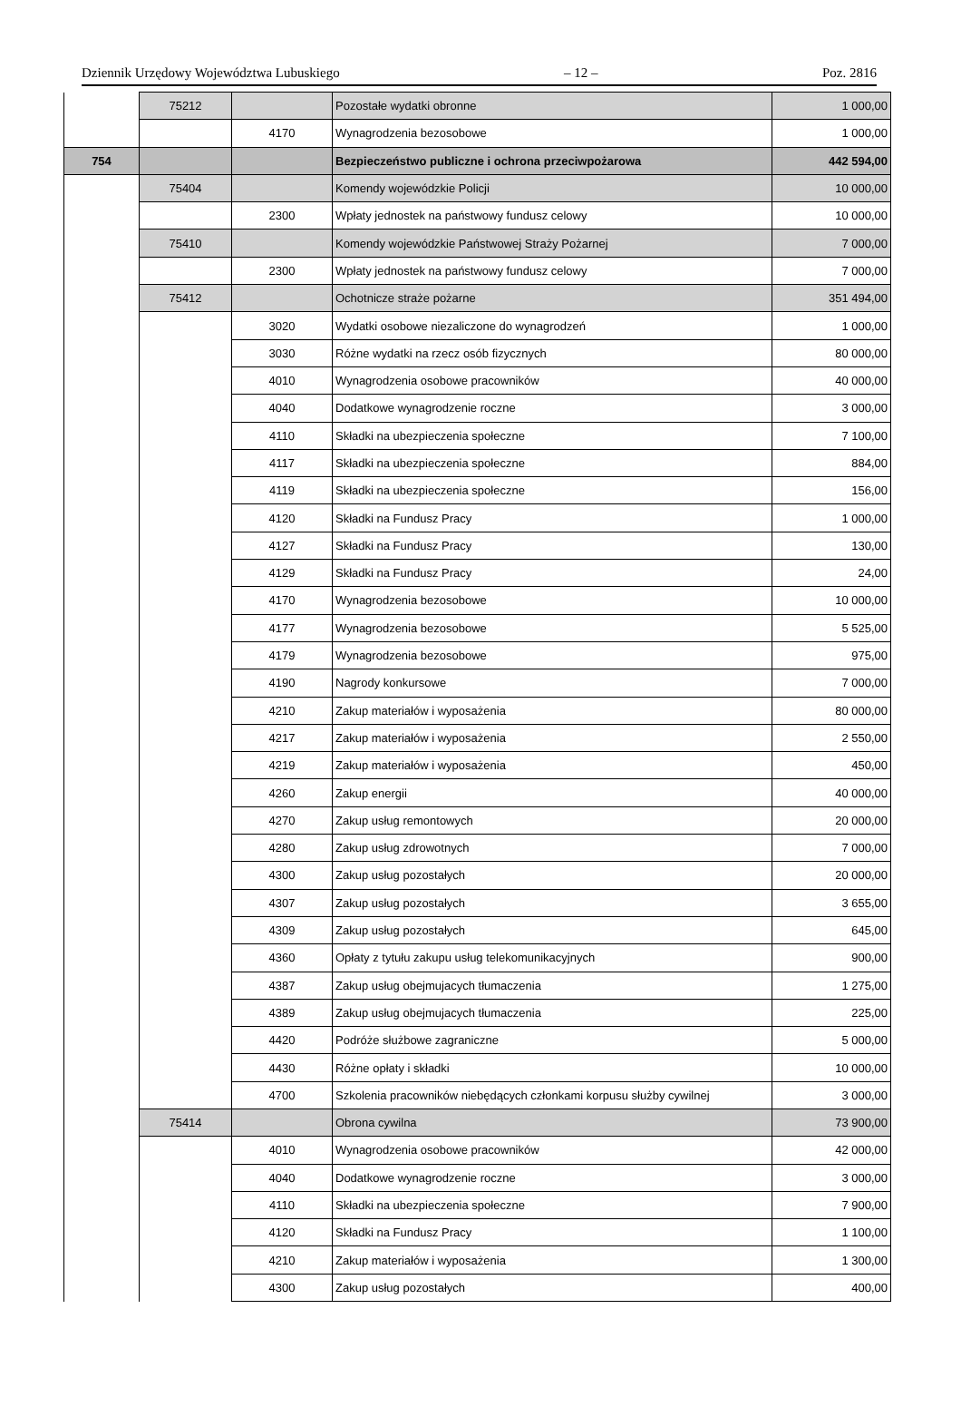Dziennik Urzędowy Województwa Lubuskiego – 12 – Poz. 2816
| | 75212 | | Pozostałe wydatki obronne | 1 000,00 |
| | | 4170 | Wynagrodzenia bezosobowe | 1 000,00 |
| 754 | | | Bezpieczeństwo publiczne i ochrona przeciwpożarowa | 442 594,00 |
| | 75404 | | Komendy wojewódzkie Policji | 10 000,00 |
| | | 2300 | Wpłaty jednostek na państwowy fundusz celowy | 10 000,00 |
| | 75410 | | Komendy wojewódzkie Państwowej Straży Pożarnej | 7 000,00 |
| | | 2300 | Wpłaty jednostek na państwowy fundusz celowy | 7 000,00 |
| | 75412 | | Ochotnicze straże pożarne | 351 494,00 |
| | | 3020 | Wydatki osobowe niezaliczone do wynagrodzeń | 1 000,00 |
| | | 3030 | Różne wydatki na rzecz osób fizycznych | 80 000,00 |
| | | 4010 | Wynagrodzenia osobowe pracowników | 40 000,00 |
| | | 4040 | Dodatkowe wynagrodzenie roczne | 3 000,00 |
| | | 4110 | Składki na ubezpieczenia społeczne | 7 100,00 |
| | | 4117 | Składki na ubezpieczenia społeczne | 884,00 |
| | | 4119 | Składki na ubezpieczenia społeczne | 156,00 |
| | | 4120 | Składki na Fundusz Pracy | 1 000,00 |
| | | 4127 | Składki na Fundusz Pracy | 130,00 |
| | | 4129 | Składki na Fundusz Pracy | 24,00 |
| | | 4170 | Wynagrodzenia bezosobowe | 10 000,00 |
| | | 4177 | Wynagrodzenia bezosobowe | 5 525,00 |
| | | 4179 | Wynagrodzenia bezosobowe | 975,00 |
| | | 4190 | Nagrody konkursowe | 7 000,00 |
| | | 4210 | Zakup materiałów i wyposażenia | 80 000,00 |
| | | 4217 | Zakup materiałów i wyposażenia | 2 550,00 |
| | | 4219 | Zakup materiałów i wyposażenia | 450,00 |
| | | 4260 | Zakup energii | 40 000,00 |
| | | 4270 | Zakup usług remontowych | 20 000,00 |
| | | 4280 | Zakup usług zdrowotnych | 7 000,00 |
| | | 4300 | Zakup usług pozostałych | 20 000,00 |
| | | 4307 | Zakup usług pozostałych | 3 655,00 |
| | | 4309 | Zakup usług pozostałych | 645,00 |
| | | 4360 | Opłaty z tytułu zakupu usług telekomunikacyjnych | 900,00 |
| | | 4387 | Zakup usług obejmujacych tłumaczenia | 1 275,00 |
| | | 4389 | Zakup usług obejmujacych tłumaczenia | 225,00 |
| | | 4420 | Podróże służbowe zagraniczne | 5 000,00 |
| | | 4430 | Różne opłaty i składki | 10 000,00 |
| | | 4700 | Szkolenia pracowników niebędących członkami korpusu służby cywilnej | 3 000,00 |
| | 75414 | | Obrona cywilna | 73 900,00 |
| | | 4010 | Wynagrodzenia osobowe pracowników | 42 000,00 |
| | | 4040 | Dodatkowe wynagrodzenie roczne | 3 000,00 |
| | | 4110 | Składki na ubezpieczenia społeczne | 7 900,00 |
| | | 4120 | Składki na Fundusz Pracy | 1 100,00 |
| | | 4210 | Zakup materiałów i wyposażenia | 1 300,00 |
| | | 4300 | Zakup usług pozostałych | 400,00 |